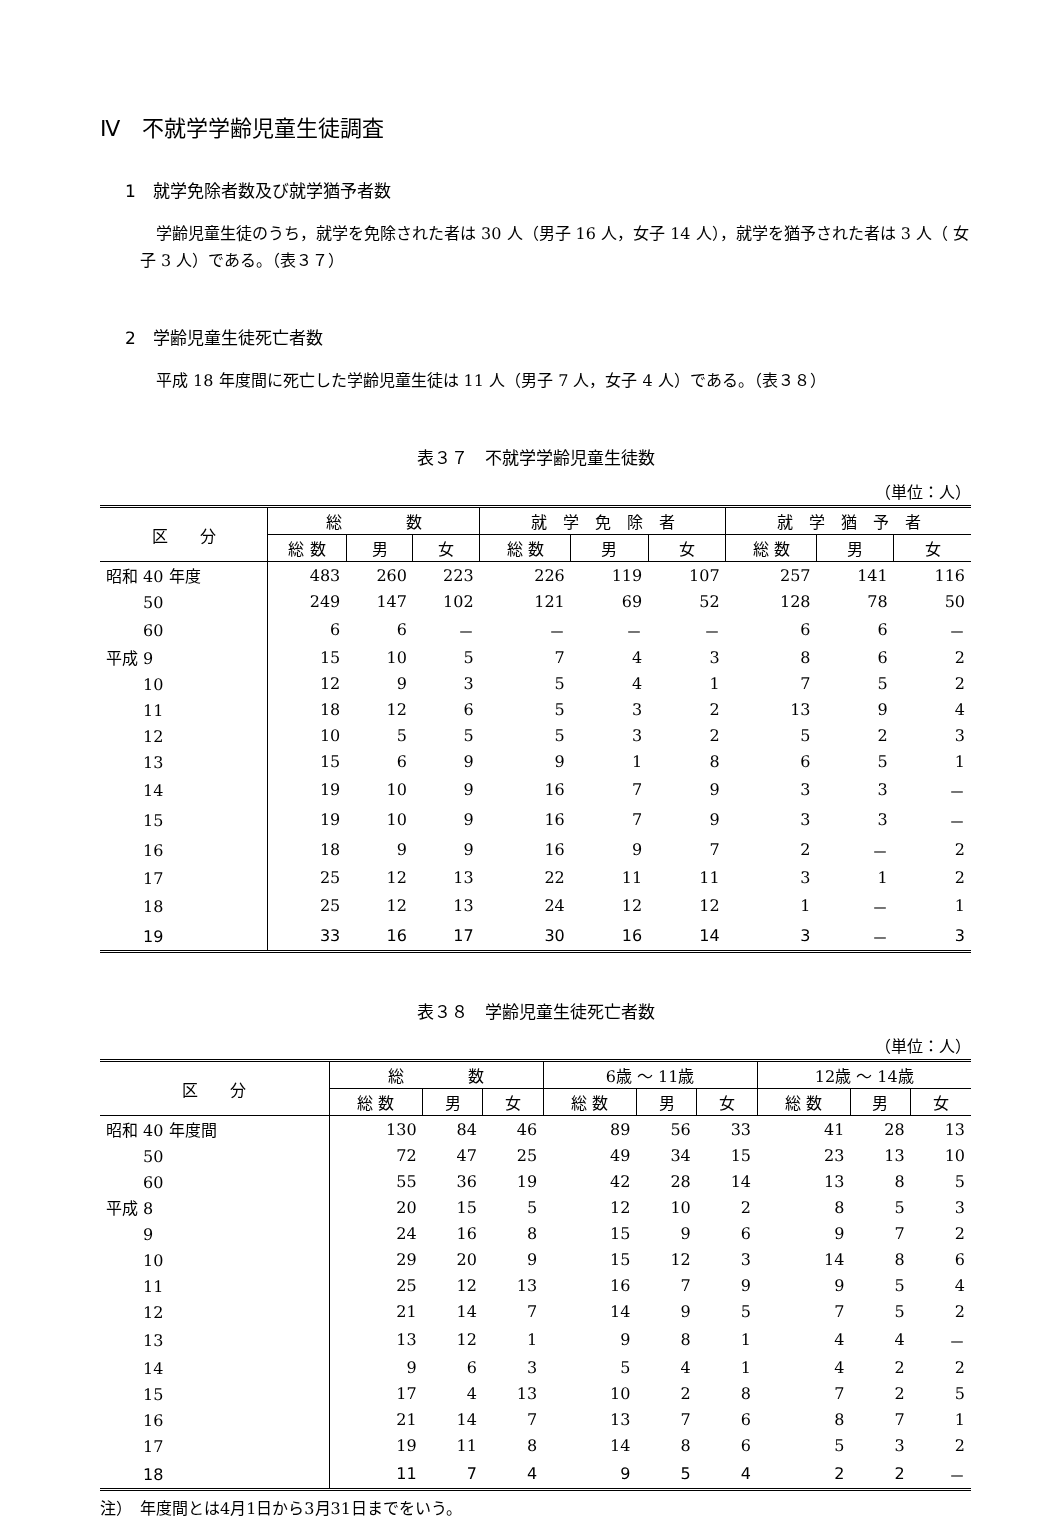Ⅳ　不就学学齢児童生徒調査
1　就学免除者数及び就学猶予者数
　学齢児童生徒のうち，就学を免除された者は 30 人（男子 16 人，女子 14 人），就学を猶予された者は 3 人（ 女子 3 人）である。（表３７）
2　学齢児童生徒死亡者数
　平成 18 年度間に死亡した学齢児童生徒は 11 人（男子 7 人，女子 4 人）である。（表３８）
表３７　不就学学齢児童生徒数
（単位：人）
| 区 分 | 総 数 | | | 就 学 免 除 者 | | | 就 学 猶 予 者 | | |
| --- | --- | --- | --- | --- | --- | --- | --- | --- | --- |
| | 総 数 | 男 | 女 | 総 数 | 男 | 女 | 総 数 | 男 | 女 |
| 昭和 40 年度 | 483 | 260 | 223 | 226 | 119 | 107 | 257 | 141 | 116 |
| 50 | 249 | 147 | 102 | 121 | 69 | 52 | 128 | 78 | 50 |
| 60 | 6 | 6 | － | － | － | － | 6 | 6 | － |
| 平成 9 | 15 | 10 | 5 | 7 | 4 | 3 | 8 | 6 | 2 |
| 10 | 12 | 9 | 3 | 5 | 4 | 1 | 7 | 5 | 2 |
| 11 | 18 | 12 | 6 | 5 | 3 | 2 | 13 | 9 | 4 |
| 12 | 10 | 5 | 5 | 5 | 3 | 2 | 5 | 2 | 3 |
| 13 | 15 | 6 | 9 | 9 | 1 | 8 | 6 | 5 | 1 |
| 14 | 19 | 10 | 9 | 16 | 7 | 9 | 3 | 3 | － |
| 15 | 19 | 10 | 9 | 16 | 7 | 9 | 3 | 3 | － |
| 16 | 18 | 9 | 9 | 16 | 9 | 7 | 2 | － | 2 |
| 17 | 25 | 12 | 13 | 22 | 11 | 11 | 3 | 1 | 2 |
| 18 | 25 | 12 | 13 | 24 | 12 | 12 | 1 | － | 1 |
| 19 | 33 | 16 | 17 | 30 | 16 | 14 | 3 | － | 3 |
表３８　学齢児童生徒死亡者数
（単位：人）
| 区 分 | 総 数 | | | 6歳 ～ 11歳 | | | 12歳 ～ 14歳 | | |
| --- | --- | --- | --- | --- | --- | --- | --- | --- | --- |
| | 総 数 | 男 | 女 | 総 数 | 男 | 女 | 総 数 | 男 | 女 |
| 昭和 40 年度間 | 130 | 84 | 46 | 89 | 56 | 33 | 41 | 28 | 13 |
| 50 | 72 | 47 | 25 | 49 | 34 | 15 | 23 | 13 | 10 |
| 60 | 55 | 36 | 19 | 42 | 28 | 14 | 13 | 8 | 5 |
| 平成 8 | 20 | 15 | 5 | 12 | 10 | 2 | 8 | 5 | 3 |
| 9 | 24 | 16 | 8 | 15 | 9 | 6 | 9 | 7 | 2 |
| 10 | 29 | 20 | 9 | 15 | 12 | 3 | 14 | 8 | 6 |
| 11 | 25 | 12 | 13 | 16 | 7 | 9 | 9 | 5 | 4 |
| 12 | 21 | 14 | 7 | 14 | 9 | 5 | 7 | 5 | 2 |
| 13 | 13 | 12 | 1 | 9 | 8 | 1 | 4 | 4 | － |
| 14 | 9 | 6 | 3 | 5 | 4 | 1 | 4 | 2 | 2 |
| 15 | 17 | 4 | 13 | 10 | 2 | 8 | 7 | 2 | 5 |
| 16 | 21 | 14 | 7 | 13 | 7 | 6 | 8 | 7 | 1 |
| 17 | 19 | 11 | 8 | 14 | 8 | 6 | 5 | 3 | 2 |
| 18 | 11 | 7 | 4 | 9 | 5 | 4 | 2 | 2 | － |
注）　年度間とは4月1日から3月31日までをいう。